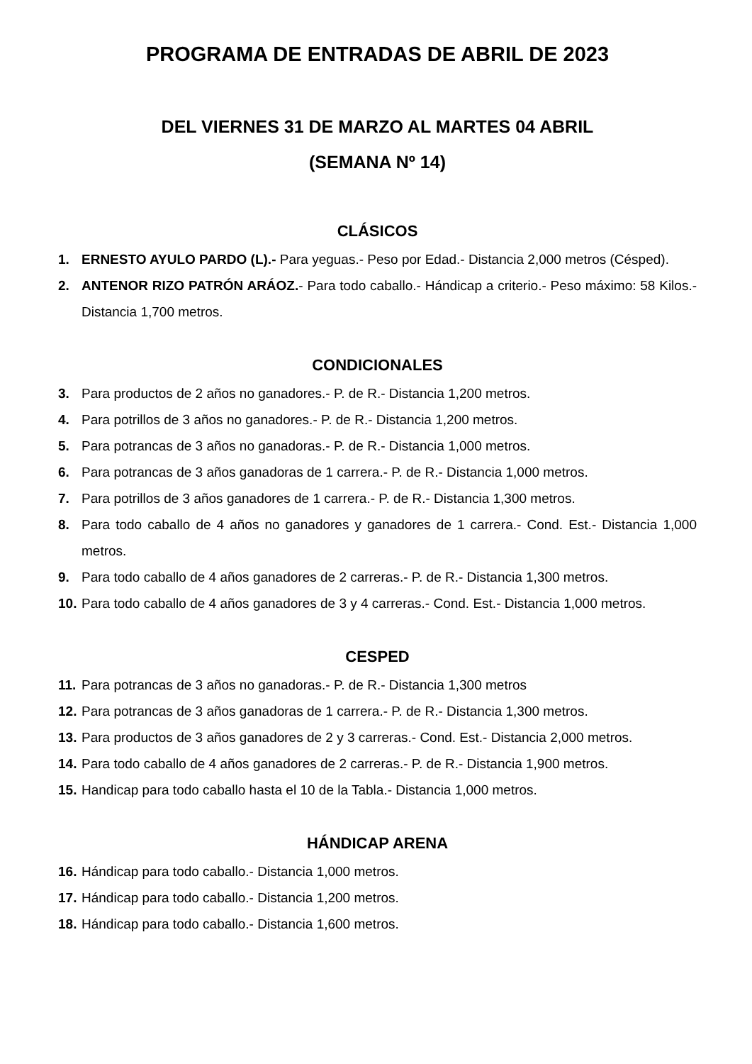PROGRAMA DE ENTRADAS DE ABRIL DE 2023
DEL VIERNES 31 DE MARZO AL MARTES 04 ABRIL
(SEMANA Nº 14)
CLÁSICOS
1. ERNESTO AYULO PARDO (L).- Para yeguas.- Peso por Edad.- Distancia 2,000 metros (Césped).
2. ANTENOR RIZO PATRÓN ARÁOZ.- Para todo caballo.- Hándicap a criterio.- Peso máximo: 58 Kilos.- Distancia 1,700 metros.
CONDICIONALES
3. Para productos de 2 años no ganadores.- P. de R.- Distancia 1,200 metros.
4. Para potrillos de 3 años no ganadores.- P. de R.- Distancia 1,200 metros.
5. Para potrancas de 3 años no ganadoras.- P. de R.- Distancia 1,000 metros.
6. Para potrancas de 3 años ganadoras de 1 carrera.- P. de R.- Distancia 1,000 metros.
7. Para potrillos de 3 años ganadores de 1 carrera.- P. de R.- Distancia 1,300 metros.
8. Para todo caballo de 4 años no ganadores y ganadores de 1 carrera.- Cond. Est.- Distancia 1,000 metros.
9. Para todo caballo de 4 años ganadores de 2 carreras.- P. de R.- Distancia 1,300 metros.
10. Para todo caballo de 4 años ganadores de 3 y 4 carreras.- Cond. Est.- Distancia 1,000 metros.
CESPED
11. Para potrancas de 3 años no ganadoras.- P. de R.- Distancia 1,300 metros
12. Para potrancas de 3 años ganadoras de 1 carrera.- P. de R.- Distancia 1,300 metros.
13. Para productos de 3 años ganadores de 2 y 3 carreras.- Cond. Est.- Distancia 2,000 metros.
14. Para todo caballo de 4 años ganadores de 2 carreras.- P. de R.- Distancia 1,900 metros.
15. Handicap para todo caballo hasta el 10 de la Tabla.- Distancia 1,000 metros.
HÁNDICAP ARENA
16. Hándicap para todo caballo.- Distancia 1,000 metros.
17. Hándicap para todo caballo.- Distancia 1,200 metros.
18. Hándicap para todo caballo.- Distancia 1,600 metros.